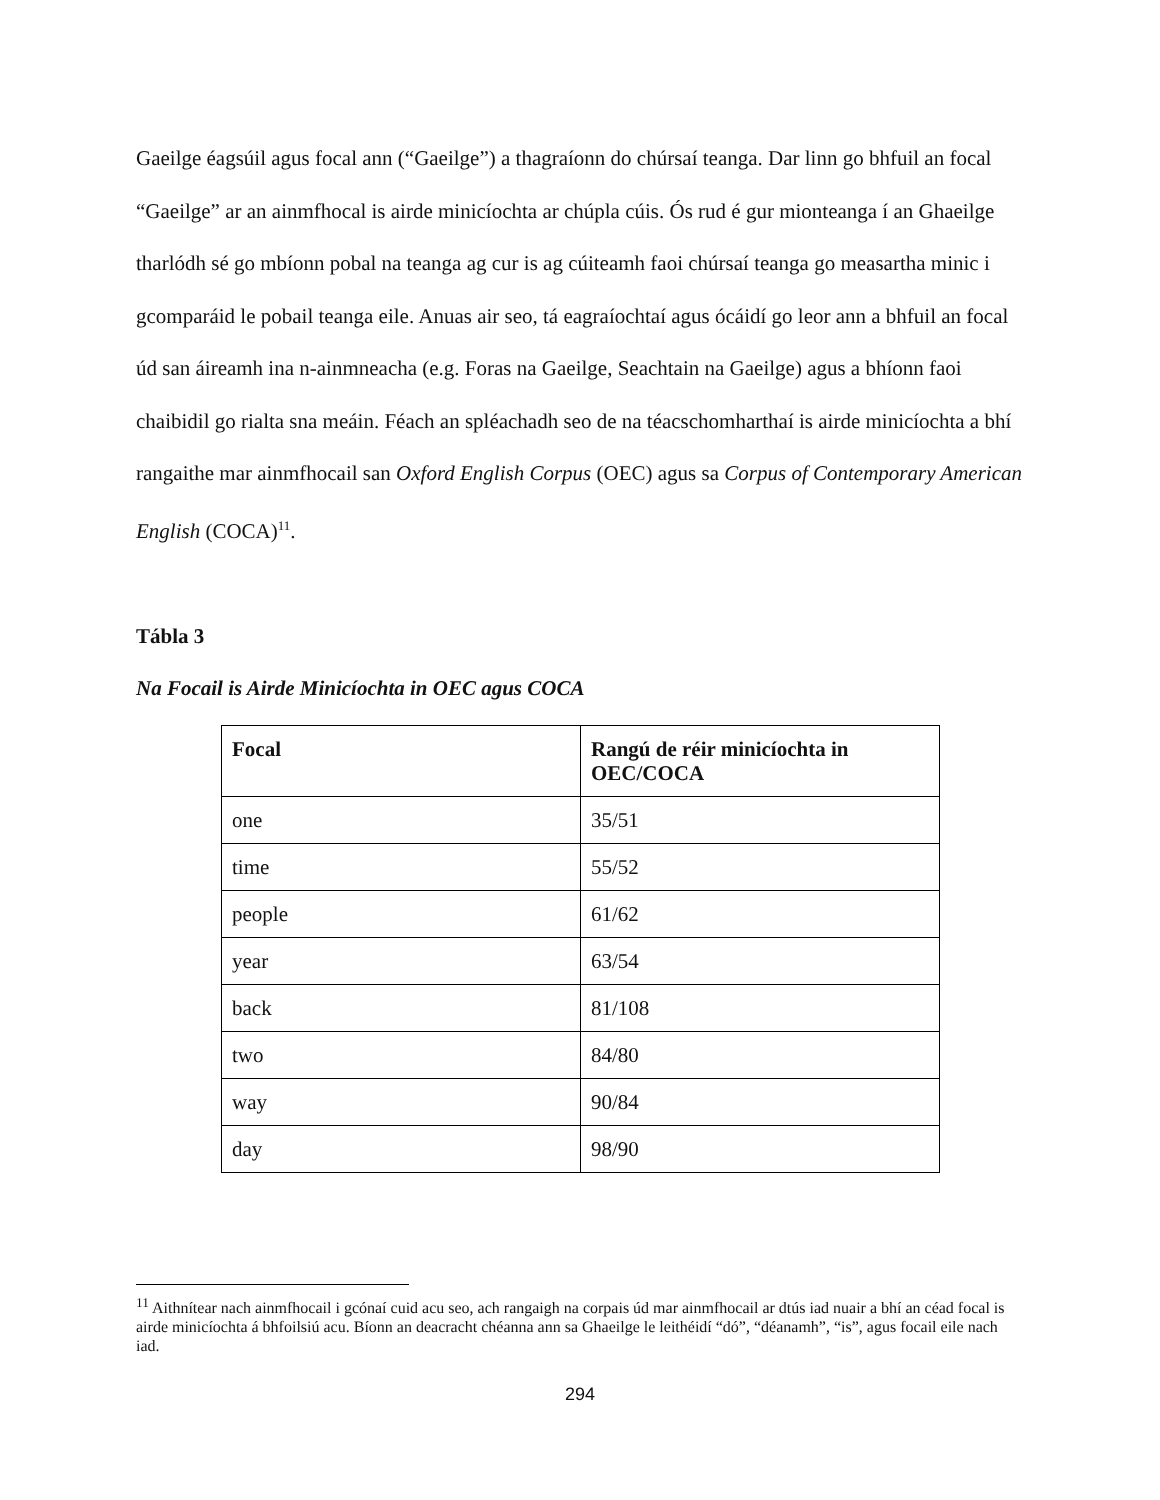Gaeilge éagsúil agus focal ann (“Gaeilge”) a thagraíonn do chúrsaí teanga. Dar linn go bhfuil an focal “Gaeilge” ar an ainmfhocal is airde minicíochta ar chúpla cúis. Ós rud é gur mionteanga í an Ghaeilge tharlódh sé go mbíonn pobal na teanga ag cur is ag cúiteamh faoi chúrsaí teanga go measartha minic i gcomparáid le pobail teanga eile. Anuas air seo, tá eagraíochtaí agus ócáidí go leor ann a bhfuil an focal úd san áireamh ina n-ainmneacha (e.g. Foras na Gaeilge, Seachtain na Gaeilge) agus a bhíonn faoi chaibidil go rialta sna meáin. Féach an spléachadh seo de na téacschomharthaí is airde minicíochta a bhí rangaithe mar ainmfhocail san Oxford English Corpus (OEC) agus sa Corpus of Contemporary American English (COCA)<sup>11</sup>.
Tábla 3
Na Focail is Airde Minicíochta in OEC agus COCA
| Focal | Rangú de réir minicíochta in OEC/COCA |
| --- | --- |
| one | 35/51 |
| time | 55/52 |
| people | 61/62 |
| year | 63/54 |
| back | 81/108 |
| two | 84/80 |
| way | 90/84 |
| day | 98/90 |
<sup>11</sup> Aithnítear nach ainmfhocail i gcónaí cuid acu seo, ach rangaigh na corpais úd mar ainmfhocail ar dtús iad nuair a bhí an céad focal is airde minicíochta á bhfoilsiú acu. Bíonn an deacracht chéanna ann sa Ghaeilge le leithéidí “dó”, “déanamh”, “is”, agus focail eile nach iad.
294